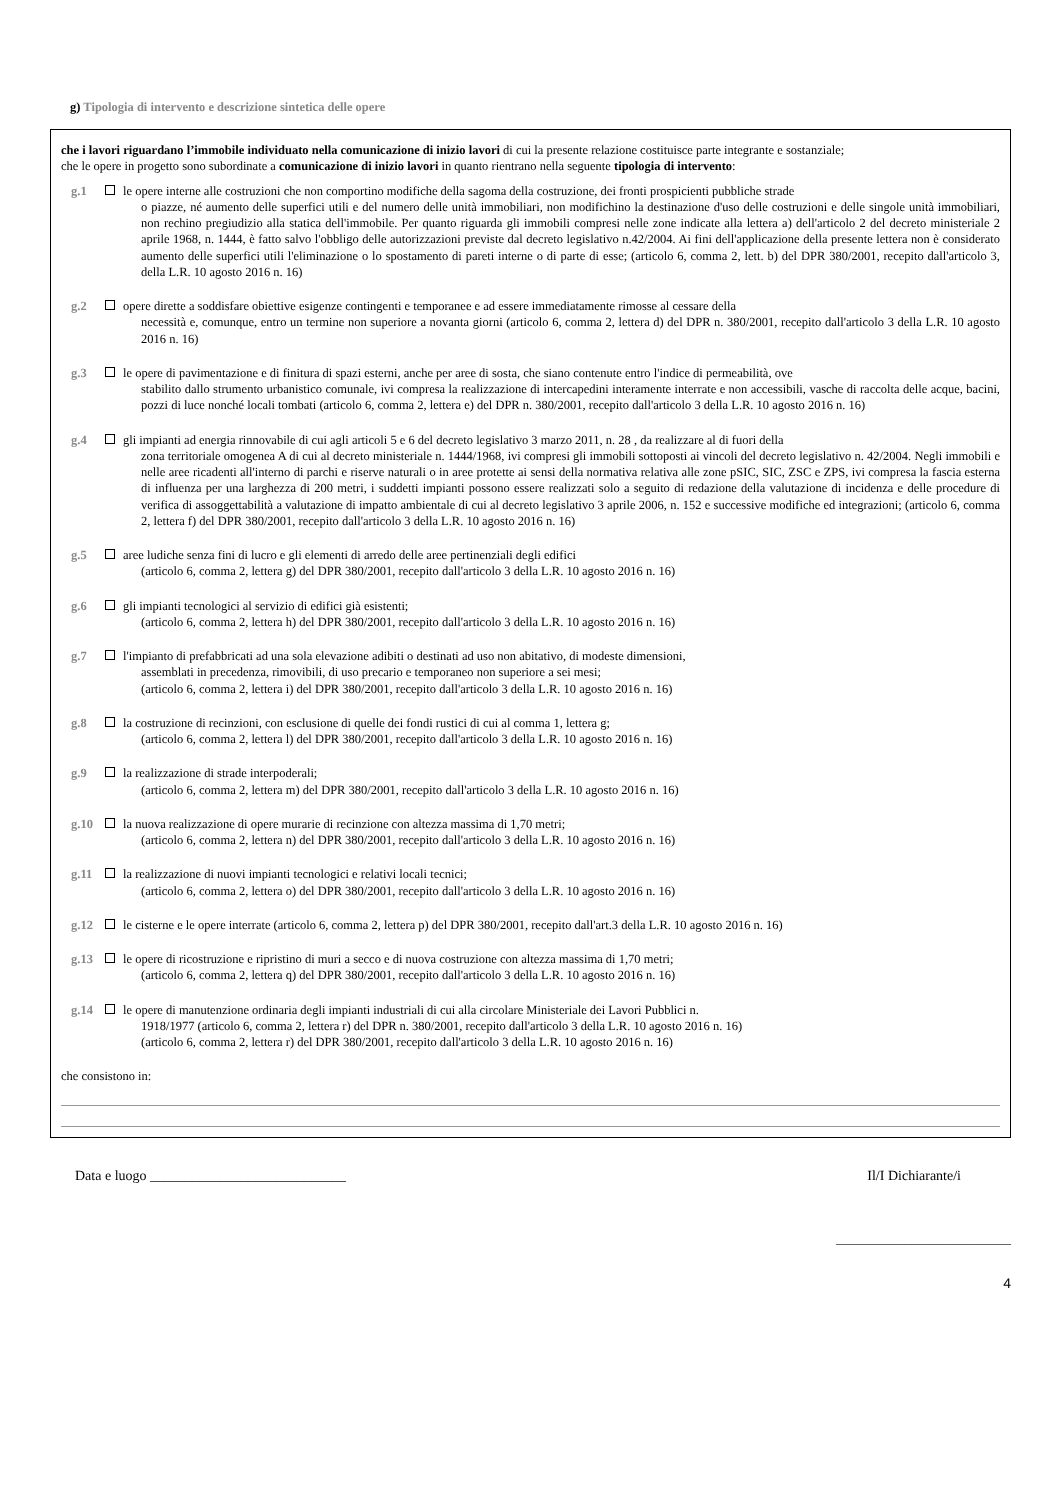g) Tipologia di intervento e descrizione sintetica delle opere
che i lavori riguardano l’immobile individuato nella comunicazione di inizio lavori di cui la presente relazione costituisce parte integrante e sostanziale;
che le opere in progetto sono subordinate a comunicazione di inizio lavori in quanto rientrano nella seguente tipologia di intervento:
g.1 le opere interne alle costruzioni che non comportino modifiche della sagoma della costruzione, dei fronti prospicienti pubbliche strade
o piazze, né aumento delle superfici utili e del numero delle unità immobiliari, non modifichino la destinazione d'uso delle costruzioni e delle singole unità immobiliari, non rechino pregiudizio alla statica dell'immobile. Per quanto riguarda gli immobili compresi nelle zone indicate alla lettera a) dell'articolo 2 del decreto ministeriale 2 aprile 1968, n. 1444, è fatto salvo l'obbligo delle autorizzazioni previste dal decreto legislativo n.42/2004. Ai fini dell'applicazione della presente lettera non è considerato aumento delle superfici utili l'eliminazione o lo spostamento di pareti interne o di parte di esse; (articolo 6, comma 2, lett. b) del DPR 380/2001, recepito dall'articolo 3, della L.R. 10 agosto 2016 n. 16)
g.2 opere dirette a soddisfare obiettive esigenze contingenti e temporanee e ad essere immediatamente rimosse al cessare della
necessità e, comunque, entro un termine non superiore a novanta giorni (articolo 6, comma 2, lettera d) del DPR n. 380/2001, recepito dall'articolo 3 della L.R. 10 agosto 2016 n. 16)
g.3 le opere di pavimentazione e di finitura di spazi esterni, anche per aree di sosta, che siano contenute entro l'indice di permeabilità, ove
stabilito dallo strumento urbanistico comunale, ivi compresa la realizzazione di intercapedini interamente interrate e non accessibili, vasche di raccolta delle acque, bacini, pozzi di luce nonché locali tombati (articolo 6, comma 2, lettera e) del DPR n. 380/2001, recepito dall'articolo 3 della L.R. 10 agosto 2016 n. 16)
g.4 gli impianti ad energia rinnovabile di cui agli articoli 5 e 6 del decreto legislativo 3 marzo 2011, n. 28 , da realizzare al di fuori della
zona territoriale omogenea A di cui al decreto ministeriale n. 1444/1968, ivi compresi gli immobili sottoposti ai vincoli del decreto legislativo n. 42/2004. Negli immobili e nelle aree ricadenti all'interno di parchi e riserve naturali o in aree protette ai sensi della normativa relativa alle zone pSIC, SIC, ZSC e ZPS, ivi compresa la fascia esterna di influenza per una larghezza di 200 metri, i suddetti impianti possono essere realizzati solo a seguito di redazione della valutazione di incidenza e delle procedure di verifica di assoggettabilità a valutazione di impatto ambientale di cui al decreto legislativo 3 aprile 2006, n. 152 e successive modifiche ed integrazioni; (articolo 6, comma 2, lettera f) del DPR 380/2001, recepito dall'articolo 3 della L.R. 10 agosto 2016 n. 16)
g.5 aree ludiche senza fini di lucro e gli elementi di arredo delle aree pertinenziali degli edifici
(articolo 6, comma 2, lettera g) del DPR 380/2001, recepito dall'articolo 3 della L.R. 10 agosto 2016 n. 16)
g.6 gli impianti tecnologici al servizio di edifici già esistenti;
(articolo 6, comma 2, lettera h) del DPR 380/2001, recepito dall'articolo 3 della L.R. 10 agosto 2016 n. 16)
g.7 l'impianto di prefabbricati ad una sola elevazione adibiti o destinati ad uso non abitativo, di modeste dimensioni,
assemblati in precedenza, rimovibili, di uso precario e temporaneo non superiore a sei mesi;
(articolo 6, comma 2, lettera i) del DPR 380/2001, recepito dall'articolo 3 della L.R. 10 agosto 2016 n. 16)
g.8 la costruzione di recinzioni, con esclusione di quelle dei fondi rustici di cui al comma 1, lettera g;
(articolo 6, comma 2, lettera l) del DPR 380/2001, recepito dall'articolo 3 della L.R. 10 agosto 2016 n. 16)
g.9 la realizzazione di strade interpoderali;
(articolo 6, comma 2, lettera m) del DPR 380/2001, recepito dall'articolo 3 della L.R. 10 agosto 2016 n. 16)
g.10 la nuova realizzazione di opere murarie di recinzione con altezza massima di 1,70 metri;
(articolo 6, comma 2, lettera n) del DPR 380/2001, recepito dall'articolo 3 della L.R. 10 agosto 2016 n. 16)
g.11 la realizzazione di nuovi impianti tecnologici e relativi locali tecnici;
(articolo 6, comma 2, lettera o) del DPR 380/2001, recepito dall'articolo 3 della L.R. 10 agosto 2016 n. 16)
g.12 le cisterne e le opere interrate (articolo 6, comma 2, lettera p) del DPR 380/2001, recepito dall'art.3 della L.R. 10 agosto 2016 n. 16)
g.13 le opere di ricostruzione e ripristino di muri a secco e di nuova costruzione con altezza massima di 1,70 metri;
(articolo 6, comma 2, lettera q) del DPR 380/2001, recepito dall'articolo 3 della L.R. 10 agosto 2016 n. 16)
g.14 le opere di manutenzione ordinaria degli impianti industriali di cui alla circolare Ministeriale dei Lavori Pubblici n.
1918/1977 (articolo 6, comma 2, lettera r) del DPR n. 380/2001, recepito dall'articolo 3 della L.R. 10 agosto 2016 n. 16)
(articolo 6, comma 2, lettera r) del DPR 380/2001, recepito dall'articolo 3 della L.R. 10 agosto 2016 n. 16)
che consistono in:
Data e luogo ____________________________ Il/I Dichiarante/i
____________________________
4